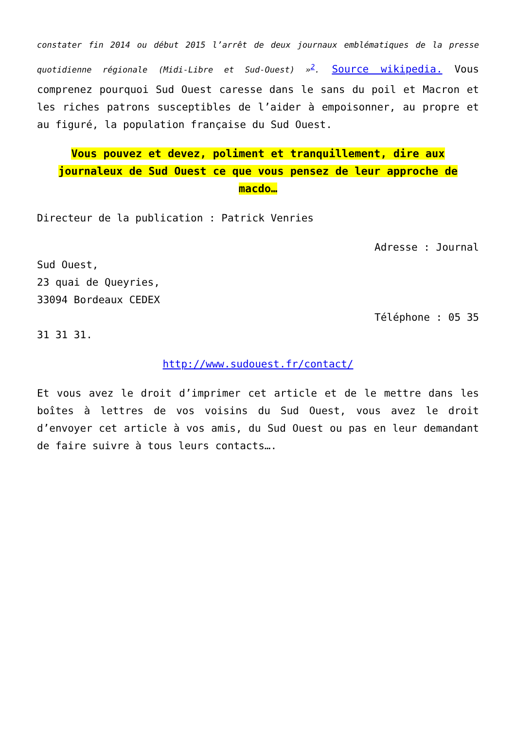constater fin 2014 ou début 2015 l’arrêt de deux journaux emblématiques de la presse quotidienne régionale (Midi-Libre et Sud-Ouest) »<sup>2</sup>. Source wikipedia. Vous comprenez pourquoi Sud Ouest caresse dans le sans du poil et Macron et les riches patrons susceptibles de l’aider à empoisonner, au propre et au figuré, la population française du Sud Ouest.
Vous pouvez et devez, poliment et tranquillement, dire aux journaleux de Sud Ouest ce que vous pensez de leur approche de macdo…
Directeur de la publication : Patrick Venries
Adresse : Journal
Sud Ouest,
23 quai de Queyries,
33094 Bordeaux CEDEX
Téléphone : 05 35
31 31 31.
http://www.sudouest.fr/contact/
Et vous avez le droit d’imprimer cet article et de le mettre dans les boîtes à lettres de vos voisins du Sud Ouest, vous avez le droit d’envoyer cet article à vos amis, du Sud Ouest ou pas en leur demandant de faire suivre à tous leurs contacts….